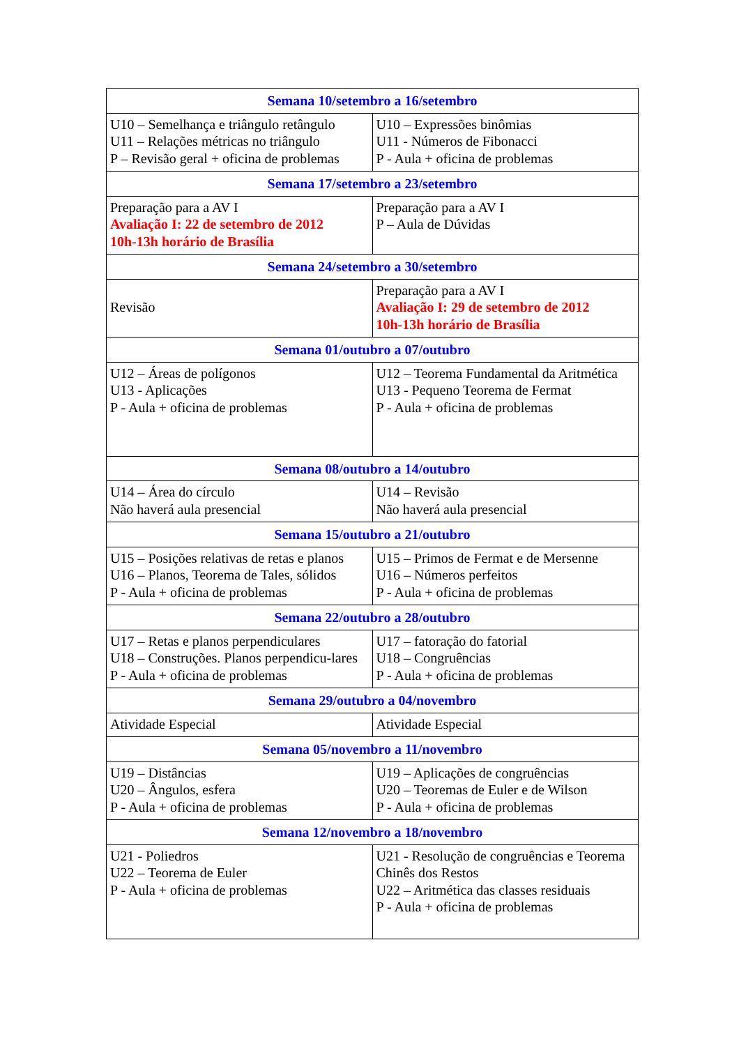| Semana 10/setembro a 16/setembro | |
| --- | --- |
| U10 – Semelhança e triângulo retângulo U11 – Relações métricas no triângulo P – Revisão geral + oficina de problemas | U10 – Expressões binômias U11 - Números de Fibonacci P - Aula + oficina de problemas |
| Semana 17/setembro a 23/setembro | |
| Preparação para a AV I Avaliação I: 22 de setembro de 2012 10h-13h horário de Brasília | Preparação para a AV I P – Aula de Dúvidas |
| Semana 24/setembro a 30/setembro | |
| Revisão | Preparação para a AV I Avaliação I: 29 de setembro de 2012 10h-13h horário de Brasília |
| Semana 01/outubro a 07/outubro | |
| U12 – Áreas de polígonos U13 - Aplicações P - Aula + oficina de problemas | U12 – Teorema Fundamental da Aritmética U13 - Pequeno Teorema de Fermat P - Aula + oficina de problemas |
| Semana 08/outubro a 14/outubro | |
| U14 – Área do círculo Não haverá aula presencial | U14 – Revisão Não haverá aula presencial |
| Semana 15/outubro a 21/outubro | |
| U15 – Posições relativas de retas e planos U16 – Planos, Teorema de Tales, sólidos P - Aula + oficina de problemas | U15 – Primos de Fermat e de Mersenne U16 – Números perfeitos P - Aula + oficina de problemas |
| Semana 22/outubro a 28/outubro | |
| U17 – Retas e planos perpendiculares U18 – Construções. Planos perpendicu-lares P - Aula + oficina de problemas | U17 – fatoração do fatorial U18 – Congruências P - Aula + oficina de problemas |
| Semana 29/outubro a 04/novembro | |
| Atividade Especial | Atividade Especial |
| Semana 05/novembro a 11/novembro | |
| U19 – Distâncias U20 – Ângulos, esfera P - Aula + oficina de problemas | U19 – Aplicações de congruências U20 – Teoremas de Euler e de Wilson P - Aula + oficina de problemas |
| Semana 12/novembro a 18/novembro | |
| U21 - Poliedros U22 – Teorema de Euler P - Aula + oficina de problemas | U21 - Resolução de congruências e Teorema Chinês dos Restos U22 – Aritmética das classes residuais P - Aula + oficina de problemas |